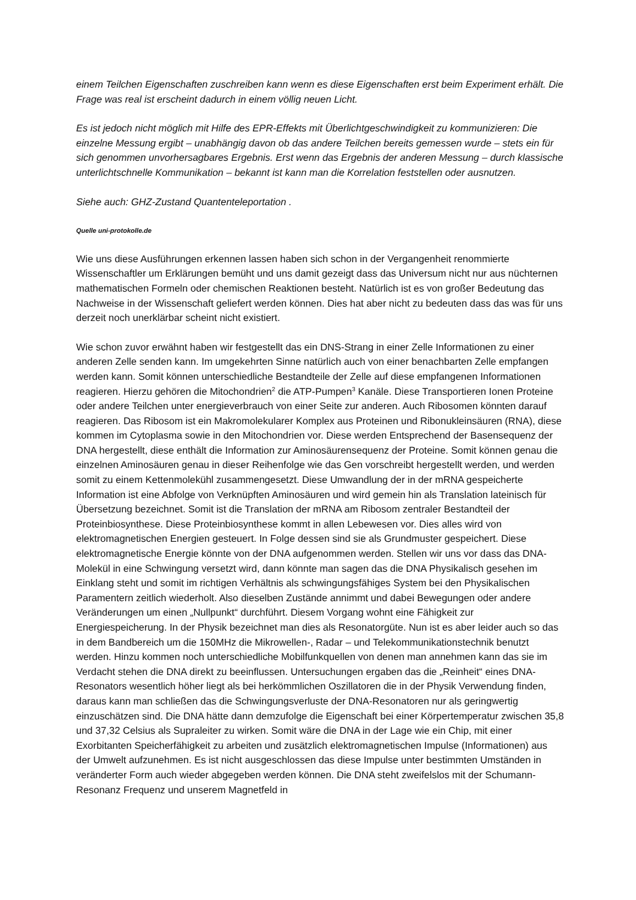einem Teilchen Eigenschaften zuschreiben kann wenn es diese Eigenschaften erst beim Experiment erhält. Die Frage was real ist erscheint dadurch in einem völlig neuen Licht.
Es ist jedoch nicht möglich mit Hilfe des EPR-Effekts mit Überlichtgeschwindigkeit zu kommunizieren: Die einzelne Messung ergibt – unabhängig davon ob das andere Teilchen bereits gemessen wurde – stets ein für sich genommen unvorhersagbares Ergebnis. Erst wenn das Ergebnis der anderen Messung – durch klassische unterlichtschnelle Kommunikation – bekannt ist kann man die Korrelation feststellen oder ausnutzen.
Siehe auch: GHZ-Zustand Quantenteleportation .
Quelle uni-protokolle.de
Wie uns diese Ausführungen erkennen lassen haben sich schon in der Vergangenheit renommierte Wissenschaftler um Erklärungen bemüht und uns damit gezeigt dass das Universum nicht nur aus nüchternen mathematischen Formeln oder chemischen Reaktionen besteht. Natürlich ist es von großer Bedeutung das Nachweise in der Wissenschaft geliefert werden können. Dies hat aber nicht zu bedeuten dass das was für uns derzeit noch unerklärbar scheint nicht existiert.
Wie schon zuvor erwähnt haben wir festgestellt das ein DNS-Strang in einer Zelle Informationen zu einer anderen Zelle senden kann. Im umgekehrten Sinne natürlich auch von einer benachbarten Zelle empfangen werden kann. Somit können unterschiedliche Bestandteile der Zelle auf diese empfangenen Informationen reagieren. Hierzu gehören die Mitochondrien<sup>2</sup> die ATP-Pumpen<sup>3</sup> Kanäle. Diese Transportieren Ionen Proteine oder andere Teilchen unter energieverbrauch von einer Seite zur anderen. Auch Ribosomen könnten darauf reagieren. Das Ribosom ist ein Makromolekularer Komplex aus Proteinen und Ribonukleinsäuren (RNA), diese kommen im Cytoplasma sowie in den Mitochondrien vor. Diese werden Entsprechend der Basensequenz der DNA hergestellt, diese enthält die Information zur Aminosäurensequenz der Proteine. Somit können genau die einzelnen Aminosäuren genau in dieser Reihenfolge wie das Gen vorschreibt hergestellt werden, und werden somit zu einem Kettenmolekühl zusammengesetzt. Diese Umwandlung der in der mRNA gespeicherte Information ist eine Abfolge von Verknüpften Aminosäuren und wird gemein hin als Translation lateinisch für Übersetzung bezeichnet. Somit ist die Translation der mRNA am Ribosom zentraler Bestandteil der Proteinbiosynthese. Diese Proteinbiosynthese kommt in allen Lebewesen vor. Dies alles wird von elektromagnetischen Energien gesteuert. In Folge dessen sind sie als Grundmuster gespeichert. Diese elektromagnetische Energie könnte von der DNA aufgenommen werden. Stellen wir uns vor dass das DNA-Molekül in eine Schwingung versetzt wird, dann könnte man sagen das die DNA Physikalisch gesehen im Einklang steht und somit im richtigen Verhältnis als schwingungsfähiges System bei den Physikalischen Paramentern zeitlich wiederholt. Also dieselben Zustände annimmt und dabei Bewegungen oder andere Veränderungen um einen „Nullpunkt“ durchführt. Diesem Vorgang wohnt eine Fähigkeit zur Energiespeicherung. In der Physik bezeichnet man dies als Resonatorgüte. Nun ist es aber leider auch so das in dem Bandbereich um die 150MHz die Mikrowellen-, Radar – und Telekommunikationstechnik benutzt werden. Hinzu kommen noch unterschiedliche Mobilfunkquellen von denen man annehmen kann das sie im Verdacht stehen die DNA direkt zu beeinflussen. Untersuchungen ergaben das die „Reinheit“ eines DNA-Resonators wesentlich höher liegt als bei herkömmlichen Oszillatoren die in der Physik Verwendung finden, daraus kann man schließen das die Schwingungsverluste der DNA-Resonatoren nur als geringwertig einzuschätzen sind. Die DNA hätte dann demzufolge die Eigenschaft bei einer Körpertemperatur zwischen 35,8 und 37,32 Celsius als Supraleiter zu wirken. Somit wäre die DNA in der Lage wie ein Chip, mit einer Exorbitanten Speicherfähigkeit zu arbeiten und zusätzlich elektromagnetischen Impulse (Informationen) aus der Umwelt aufzunehmen. Es ist nicht ausgeschlossen das diese Impulse unter bestimmten Umständen in veränderter Form auch wieder abgegeben werden können. Die DNA steht zweifelslos mit der Schumann-Resonanz Frequenz und unserem Magnetfeld in